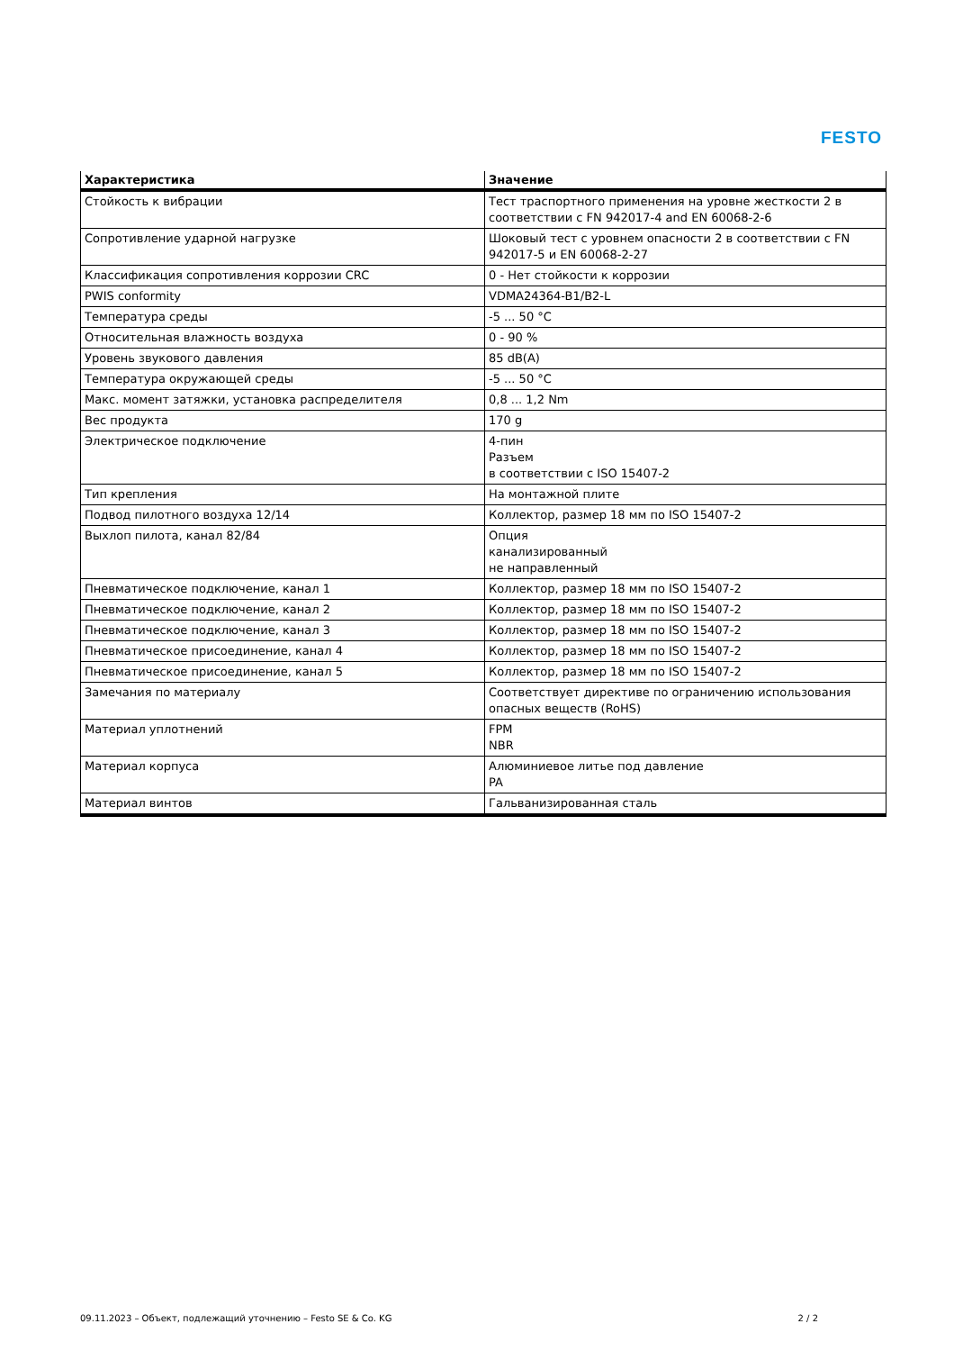FESTO
| Характеристика | Значение |
| --- | --- |
| Стойкость к вибрации | Тест траспортного применения на уровне жесткости 2 в соответствии с FN 942017-4 and EN 60068-2-6 |
| Сопротивление ударной нагрузке | Шоковый тест с уровнем опасности 2 в соответствии с FN 942017-5 и EN 60068-2-27 |
| Классификация сопротивления коррозии CRC | 0 - Нет стойкости к коррозии |
| PWIS conformity | VDMA24364-B1/B2-L |
| Температура среды | -5 ... 50 °C |
| Относительная влажность воздуха | 0 - 90 % |
| Уровень звукового давления | 85 dB(A) |
| Температура окружающей среды | -5 ... 50 °C |
| Макс. момент затяжки, установка распределителя | 0,8 ... 1,2 Nm |
| Вес продукта | 170 g |
| Электрическое подключение | 4-пин Разъем в соответствии с ISO 15407-2 |
| Тип крепления | На монтажной плите |
| Подвод пилотного воздуха 12/14 | Коллектор, размер 18 мм по ISO 15407-2 |
| Выхлоп пилота, канал 82/84 | Опция канализированный не направленный |
| Пневматическое подключение, канал 1 | Коллектор, размер 18 мм по ISO 15407-2 |
| Пневматическое подключение, канал 2 | Коллектор, размер 18 мм по ISO 15407-2 |
| Пневматическое подключение, канал 3 | Коллектор, размер 18 мм по ISO 15407-2 |
| Пневматическое присоединение, канал 4 | Коллектор, размер 18 мм по ISO 15407-2 |
| Пневматическое присоединение, канал 5 | Коллектор, размер 18 мм по ISO 15407-2 |
| Замечания по материалу | Соответствует директиве по ограничению использования опасных веществ (RoHS) |
| Материал уплотнений | FPM NBR |
| Материал корпуса | Алюминиевое литье под давление PA |
| Материал винтов | Гальванизированная сталь |
09.11.2023 – Объект, подлежащий уточнению – Festo SE & Co. KG 2 / 2